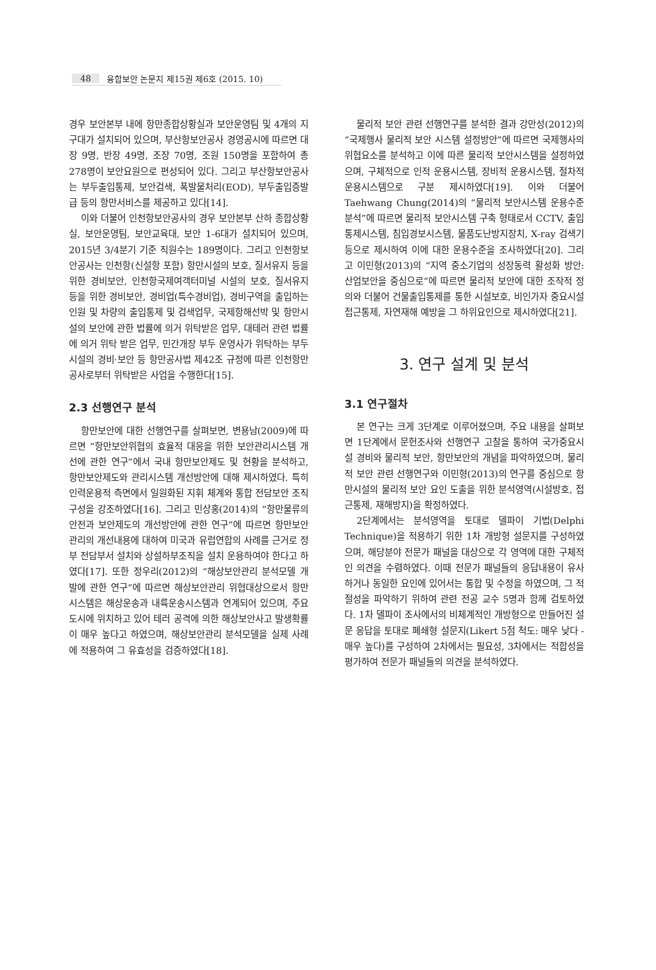48 융합보안 논문지 제15권 제6호 (2015. 10)
경우 보안본부 내에 항만종합상황실과 보안운영팀 및 4개의 지구대가 설치되어 있으며, 부산항보안공사 경영공시에 따르면 대장 9명, 반장 49명, 조장 70명, 조원 150명을 포함하여 총 278명이 보안요원으로 편성되어 있다. 그리고 부산항보안공사는 부두출입통제, 보안검색, 폭발물처리(EOD), 부두출입증발급 등의 항만서비스를 제공하고 있다[14].
이와 더불어 인천항보안공사의 경우 보안본부 산하 종합상황실, 보안운영팀, 보안교육대, 보안 1-6대가 설치되어 있으며, 2015년 3/4분기 기준 직원수는 189명이다. 그리고 인천항보안공사는 인천항(신설항 포함) 항만시설의 보호, 질서유지 등을 위한 경비보안, 인천항국제여객터미널 시설의 보호, 질서유지 등을 위한 경비보안, 경비업(특수경비업), 경비구역을 출입하는 인원 및 차량의 출입통제 및 검색업무, 국제항해선박 및 항만시설의 보안에 관한 법률에 의거 위탁받은 업무, 대테러 관련 법률에 의거 위탁 받은 업무, 민간개장 부두 운영사가 위탁하는 부두시설의 경비·보안 등 항만공사법 제42조 규정에 따른 인천항만공사로부터 위탁받은 사업을 수행한다[15].
2.3 선행연구 분석
항만보안에 대한 선행연구를 살펴보면, 변용남(2009)에 따르면 “항만보안위협의 효율적 대응을 위한 보안관리시스템 개선에 관한 연구”에서 국내 항만보안제도 및 현황을 분석하고, 항만보안제도와 관리시스템 개선방안에 대해 제시하였다. 특히 인력운용적 측면에서 일원화된 지휘 체계와 통합 전담보안 조직 구성을 강조하였다[16]. 그리고 민상홍(2014)의 “항만물류의 안전과 보안제도의 개선방안에 관한 연구”에 따르면 항만보안관리의 개선내용에 대하여 미국과 유럽연합의 사례를 근거로 정부 전담부서 설치와 상설하부조직을 설치 운용하여야 한다고 하였다[17]. 또한 정우리(2012)의 “해상보안관리 분석모델 개발에 관한 연구”에 따르면 해상보안관리 위협대상으로서 항만시스템은 해상운송과 내륙운송시스템과 연계되어 있으며, 주요도시에 위치하고 있어 테러 공격에 의한 해상보안사고 발생확률이 매우 높다고 하였으며, 해상보안관리 분석모델을 실제 사례에 적용하여 그 유효성을 검증하였다[18].
물리적 보안 관련 선행연구를 분석한 결과 강만성(2012)의 “국제행사 물리적 보안 시스템 설정방안”에 따르면 국제행사의 위협요소를 분석하고 이에 따른 물리적 보안시스템을 설정하였으며, 구체적으로 인적 운용시스템, 장비적 운용시스템, 절차적 운용시스템으로 구분 제시하였다[19]. 이와 더불어 Taehwang Chung(2014)의 “물리적 보안시스템 운용수준분석”에 따르면 물리적 보안시스템 구축 형태로서 CCTV, 출입통제시스템, 침입경보시스템, 물품도난방지장치, X-ray 검색기 등으로 제시하여 이에 대한 운용수준을 조사하였다[20]. 그리고 이민형(2013)의 “지역 중소기업의 성장동력 활성화 방안: 산업보안을 중심으로”에 따르면 물리적 보안에 대한 조작적 정의와 더불어 건물출입통제를 통한 시설보호, 비인가자 중요시설 접근통제, 자연재해 예방을 그 하위요인으로 제시하였다[21].
3. 연구 설계 및 분석
3.1 연구절차
본 연구는 크게 3단계로 이루어졌으며, 주요 내용을 살펴보면 1단계에서 문헌조사와 선행연구 고찰을 통하여 국가중요시설 경비와 물리적 보안, 항만보안의 개념을 파악하였으며, 물리적 보안 관련 선행연구와 이민형(2013)의 연구를 중심으로 항만시설의 물리적 보안 요인 도출을 위한 분석영역(시설방호, 접근통제, 재해방지)을 확정하였다.
2단계에서는 분석영역을 토대로 델파이 기법(Delphi Technique)을 적용하기 위한 1차 개방형 설문지를 구성하였으며, 해당분야 전문가 패널을 대상으로 각 영역에 대한 구체적인 의견을 수렴하였다. 이때 전문가 패널들의 응답내용이 유사하거나 동일한 요인에 있어서는 통합 및 수정을 하였으며, 그 적절성을 파악하기 위하여 관련 전공 교수 5명과 함께 검토하였다. 1차 델파이 조사에서의 비체계적인 개방형으로 만들어진 설문 응답을 토대로 폐쇄형 설문지(Likert 5점 척도: 매우 낮다 - 매우 높다)를 구성하여 2차에서는 필요성, 3차에서는 적합성을 평가하여 전문가 패널들의 의견을 분석하였다.